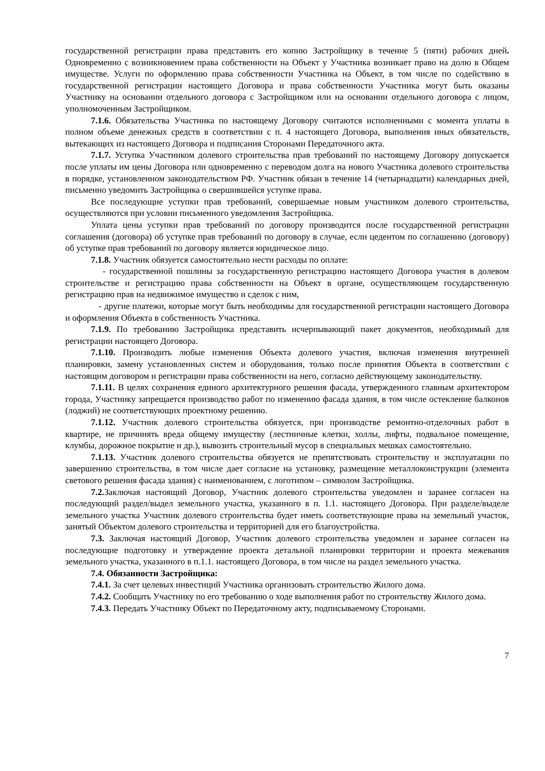государственной регистрации права представить его копию Застройщику в течение 5 (пяти) рабочих дней. Одновременно с возникновением права собственности на Объект у Участника возникает право на долю в Общем имуществе. Услуги по оформлению права собственности Участника на Объект, в том числе по содействию в государственной регистрации настоящего Договора и права собственности Участника могут быть оказаны Участнику на основании отдельного договора с Застройщиком или на основании отдельного договора с лицом, уполномоченным Застройщиком.
7.1.6. Обязательства Участника по настоящему Договору считаются исполненными с момента уплаты в полном объеме денежных средств в соответствии с п. 4 настоящего Договора, выполнения иных обязательств, вытекающих из настоящего Договора и подписания Сторонами Передаточного акта.
7.1.7. Уступка Участником долевого строительства прав требований по настоящему Договору допускается после уплаты им цены Договора или одновременно с переводом долга на нового Участника долевого строительства в порядке, установленном законодательством РФ. Участник обязан в течение 14 (четырнадцати) календарных дней, письменно уведомить Застройщика о свершившейся уступке права.
Все последующие уступки прав требований, совершаемые новым участником долевого строительства, осуществляются при условии письменного уведомления Застройщика.
Уплата цены уступки прав требований по договору производится после государственной регистрации соглашения (договора) об уступке прав требований по договору в случае, если цедентом по соглашению (договору) об уступке прав требований по договору является юридическое лицо.
7.1.8. Участник обязуется самостоятельно нести расходы по оплате:
- государственной пошлины за государственную регистрацию настоящего Договора участия в долевом строительстве и регистрацию права собственности на Объект в органе, осуществляющем государственную регистрацию прав на недвижимое имущество и сделок с ним,
- другие платежи, которые могут быть необходимы для государственной регистрации настоящего Договора и оформления Объекта в собственность Участника.
7.1.9. По требованию Застройщика представить исчерпывающий пакет документов, необходимый для регистрации настоящего Договора.
7.1.10. Производить любые изменения Объекта долевого участия, включая изменения внутренней планировки, замену установленных систем и оборудования, только после принятия Объекта в соответствии с настоящим договором и регистрации права собственности на него, согласно действующему законодательству.
7.1.11. В целях сохранения единого архитектурного решения фасада, утвержденного главным архитектором города, Участнику запрещается производство работ по изменению фасада здания, в том числе остекление балконов (лоджий) не соответствующих проектному решению.
7.1.12. Участник долевого строительства обязуется, при производстве ремонтно-отделочных работ в квартире, не причинять вреда общему имуществу (лестничные клетки, холлы, лифты, подвальное помещение, клумбы, дорожное покрытие и др.), вывозить строительный мусор в специальных мешках самостоятельно.
7.1.13. Участник долевого строительства обязуется не препятствовать строительству и эксплуатации по завершению строительства, в том числе дает согласие на установку, размещение металлоконструкции (элемента светового решения фасада здания) с наименованием, с логотипом – символом Застройщика.
7.2. Заключая настоящий Договор, Участник долевого строительства уведомлен и заранее согласен на последующий раздел/выдел земельного участка, указанного в п. 1.1. настоящего Договора. При разделе/выделе земельного участка Участник долевого строительства будет иметь соответствующие права на земельный участок, занятый Объектом долевого строительства и территорией для его благоустройства.
7.3. Заключая настоящий Договор, Участник долевого строительства уведомлен и заранее согласен на последующие подготовку и утверждение проекта детальной планировки территории и проекта межевания земельного участка, указанного в п.1.1. настоящего Договора, в том числе на раздел земельного участка.
7.4. Обязанности Застройщика:
7.4.1. За счет целевых инвестиций Участника организовать строительство Жилого дома.
7.4.2. Сообщать Участнику по его требованию о ходе выполнения работ по строительству Жилого дома.
7.4.3. Передать Участнику Объект по Передаточному акту, подписываемому Сторонами.
7